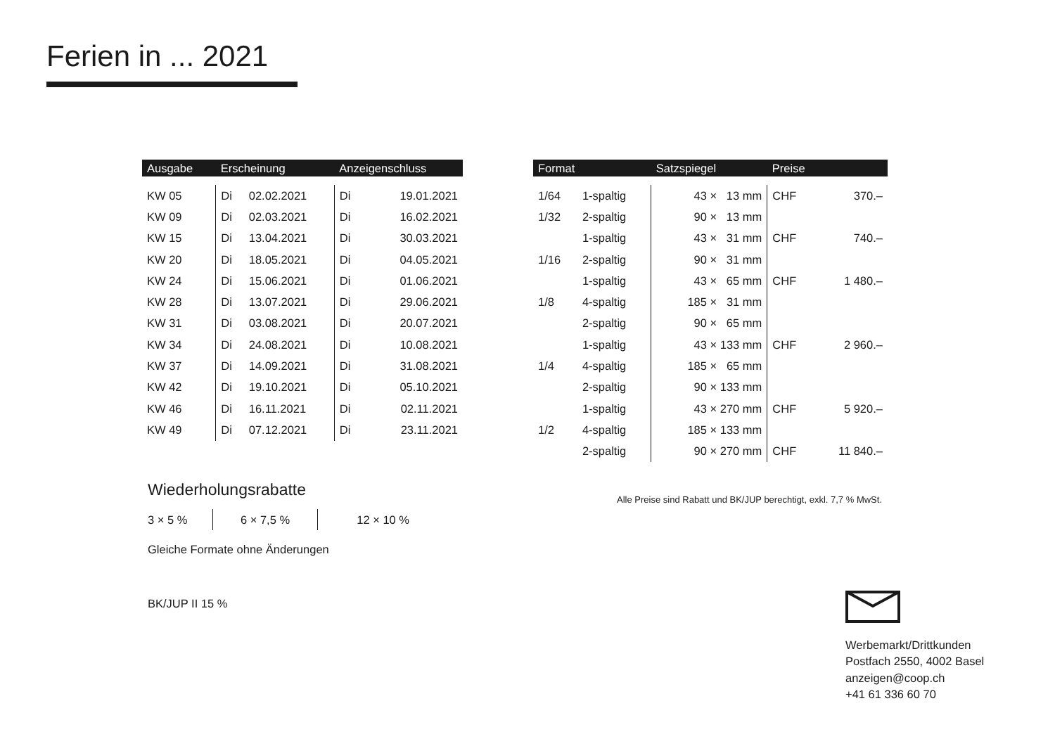Ferien in ... 2021
| Ausgabe | Erscheinung | | Anzeigenschluss | |
| --- | --- | --- | --- | --- |
| KW 05 | Di | 02.02.2021 | Di | 19.01.2021 |
| KW 09 | Di | 02.03.2021 | Di | 16.02.2021 |
| KW 15 | Di | 13.04.2021 | Di | 30.03.2021 |
| KW 20 | Di | 18.05.2021 | Di | 04.05.2021 |
| KW 24 | Di | 15.06.2021 | Di | 01.06.2021 |
| KW 28 | Di | 13.07.2021 | Di | 29.06.2021 |
| KW 31 | Di | 03.08.2021 | Di | 20.07.2021 |
| KW 34 | Di | 24.08.2021 | Di | 10.08.2021 |
| KW 37 | Di | 14.09.2021 | Di | 31.08.2021 |
| KW 42 | Di | 19.10.2021 | Di | 05.10.2021 |
| KW 46 | Di | 16.11.2021 | Di | 02.11.2021 |
| KW 49 | Di | 07.12.2021 | Di | 23.11.2021 |
Wiederholungsrabatte
3 × 5 % 6 × 7,5 % 12 × 10 %
Gleiche Formate ohne Änderungen
BK/JUP II 15 %
| Format | | Satzspiegel | Preise | |
| --- | --- | --- | --- | --- |
| 1/64 | 1-spaltig | 43 × 13 mm | CHF | 370.– |
| 1/32 | 2-spaltig | 90 × 13 mm | | |
| | 1-spaltig | 43 × 31 mm | CHF | 740.– |
| 1/16 | 2-spaltig | 90 × 31 mm | | |
| | 1-spaltig | 43 × 65 mm | CHF | 1 480.– |
| 1/8 | 4-spaltig | 185 × 31 mm | | |
| | 2-spaltig | 90 × 65 mm | | |
| | 1-spaltig | 43 × 133 mm | CHF | 2 960.– |
| 1/4 | 4-spaltig | 185 × 65 mm | | |
| | 2-spaltig | 90 × 133 mm | | |
| | 1-spaltig | 43 × 270 mm | CHF | 5 920.– |
| 1/2 | 4-spaltig | 185 × 133 mm | | |
| | 2-spaltig | 90 × 270 mm | CHF | 11 840.– |
Alle Preise sind Rabatt und BK/JUP berechtigt, exkl. 7,7 % MwSt.
Werbemarkt/Drittkunden
Postfach 2550, 4002 Basel
anzeigen@coop.ch
+41 61 336 60 70